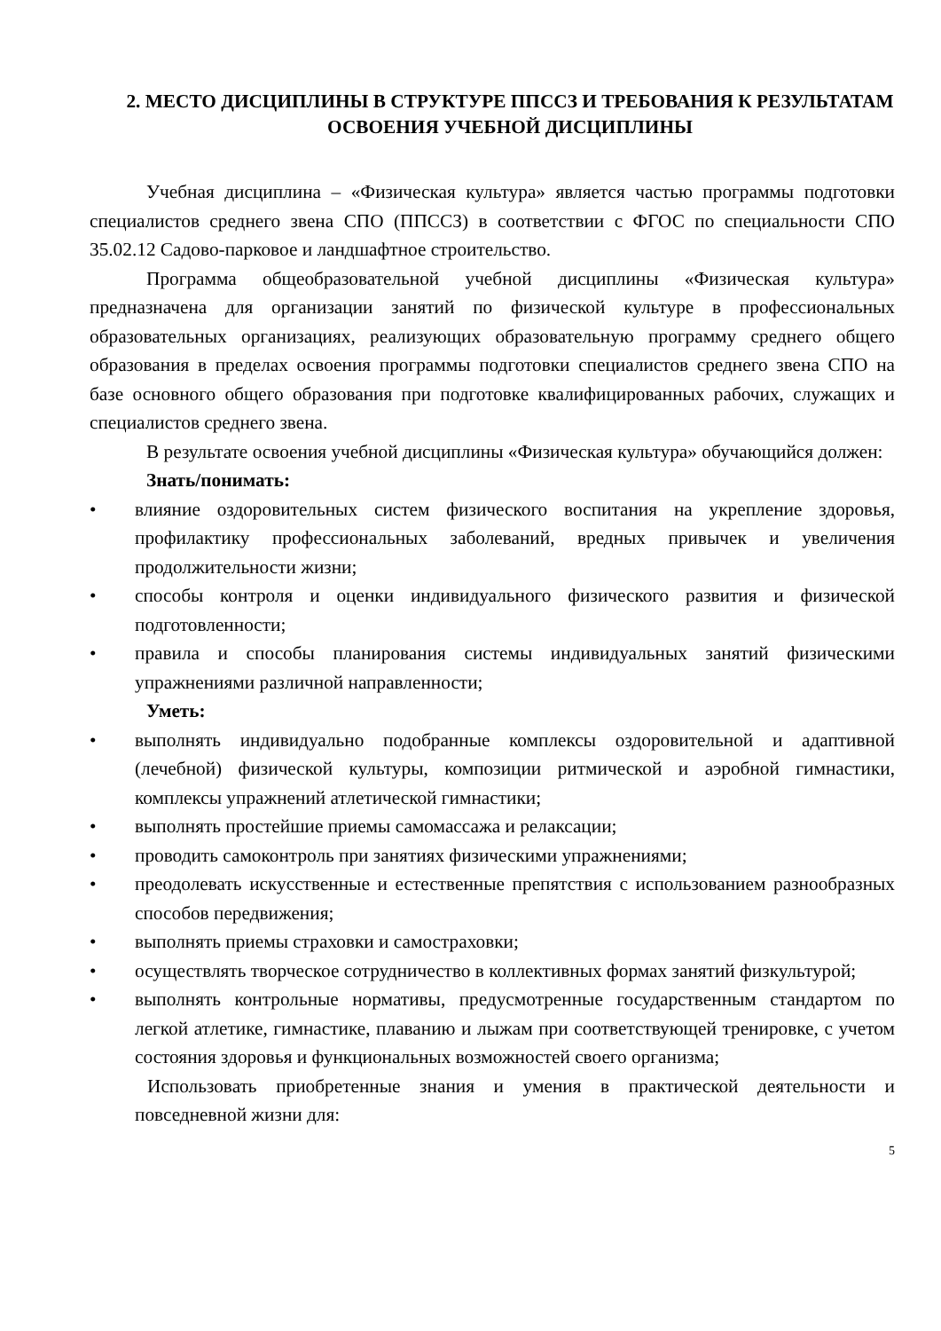2. МЕСТО ДИСЦИПЛИНЫ В СТРУКТУРЕ ППССЗ И ТРЕБОВАНИЯ К РЕЗУЛЬТАТАМ ОСВОЕНИЯ УЧЕБНОЙ ДИСЦИПЛИНЫ
Учебная дисциплина – «Физическая культура» является частью программы подготовки специалистов среднего звена СПО (ППССЗ) в соответствии с ФГОС по специальности СПО 35.02.12 Садово-парковое и ландшафтное строительство.
Программа общеобразовательной учебной дисциплины «Физическая культура» предназначена для организации занятий по физической культуре в профессиональных образовательных организациях, реализующих образовательную программу среднего общего образования в пределах освоения программы подготовки специалистов среднего звена СПО на базе основного общего образования при подготовке квалифицированных рабочих, служащих и специалистов среднего звена.
В результате освоения учебной дисциплины «Физическая культура» обучающийся должен:
Знать/понимать:
• влияние оздоровительных систем физического воспитания на укрепление здоровья, профилактику профессиональных заболеваний, вредных привычек и увеличения продолжительности жизни;
• способы контроля и оценки индивидуального физического развития и физической подготовленности;
• правила и способы планирования системы индивидуальных занятий физическими упражнениями различной направленности;
Уметь:
• выполнять индивидуально подобранные комплексы оздоровительной и адаптивной (лечебной) физической культуры, композиции ритмической и аэробной гимнастики, комплексы упражнений атлетической гимнастики;
• выполнять простейшие приемы самомассажа и релаксации;
• проводить самоконтроль при занятиях физическими упражнениями;
• преодолевать искусственные и естественные препятствия с использованием разнообразных способов передвижения;
• выполнять приемы страховки и самостраховки;
• осуществлять творческое сотрудничество в коллективных формах занятий физкультурой;
• выполнять контрольные нормативы, предусмотренные государственным стандартом по легкой атлетике, гимнастике, плаванию и лыжам при соответствующей тренировке, с учетом состояния здоровья и функциональных возможностей своего организма;
Использовать приобретенные знания и умения в практической деятельности и повседневной жизни для:
5